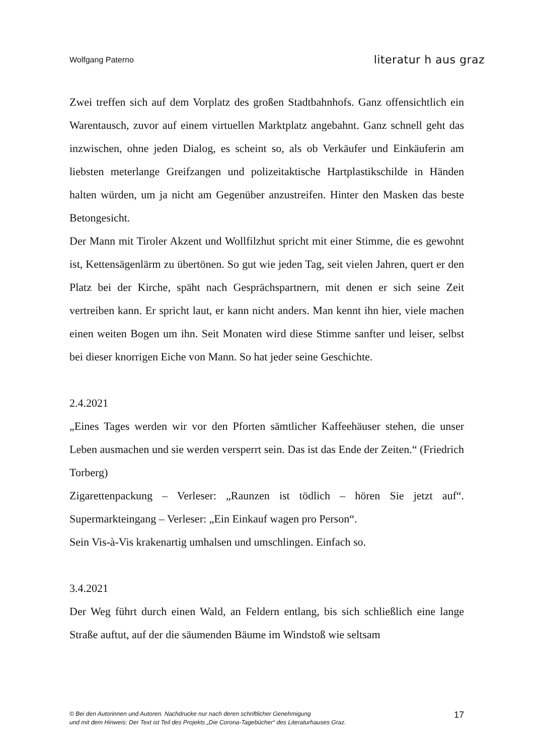Wolfgang Paterno literatur h aus graz
Zwei treffen sich auf dem Vorplatz des großen Stadtbahnhofs. Ganz offensichtlich ein Warentausch, zuvor auf einem virtuellen Marktplatz angebahnt. Ganz schnell geht das inzwischen, ohne jeden Dialog, es scheint so, als ob Verkäufer und Einkäuferin am liebsten meterlange Greifzangen und polizeitaktische Hartplastikschilde in Händen halten würden, um ja nicht am Gegenüber anzustreifen. Hinter den Masken das beste Betongesicht.
Der Mann mit Tiroler Akzent und Wollfilzhut spricht mit einer Stimme, die es gewohnt ist, Kettensägenlärm zu übertönen. So gut wie jeden Tag, seit vielen Jahren, quert er den Platz bei der Kirche, späht nach Gesprächspartnern, mit denen er sich seine Zeit vertreiben kann. Er spricht laut, er kann nicht anders. Man kennt ihn hier, viele machen einen weiten Bogen um ihn. Seit Monaten wird diese Stimme sanfter und leiser, selbst bei dieser knorrigen Eiche von Mann. So hat jeder seine Geschichte.
2.4.2021
„Eines Tages werden wir vor den Pforten sämtlicher Kaffeehäuser stehen, die unser Leben ausmachen und sie werden versperrt sein. Das ist das Ende der Zeiten.“ (Friedrich Torberg)
Zigarettenpackung – Verleser: „Raunzen ist tödlich – hören Sie jetzt auf“. Supermarkteingang – Verleser: „Ein Einkauf wagen pro Person“.
Sein Vis-à-Vis krakenartig umhalsen und umschlingen. Einfach so.
3.4.2021
Der Weg führt durch einen Wald, an Feldern entlang, bis sich schließlich eine lange Straße auftut, auf der die säumenden Bäume im Windstoß wie seltsam
© Bei den Autorinnen und Autoren. Nachdrucke nur nach deren schriftlicher Genehmigung
und mit dem Hinweis: Der Text ist Teil des Projekts „Die Corona-Tagebücher“ des Literaturhauses Graz.
17